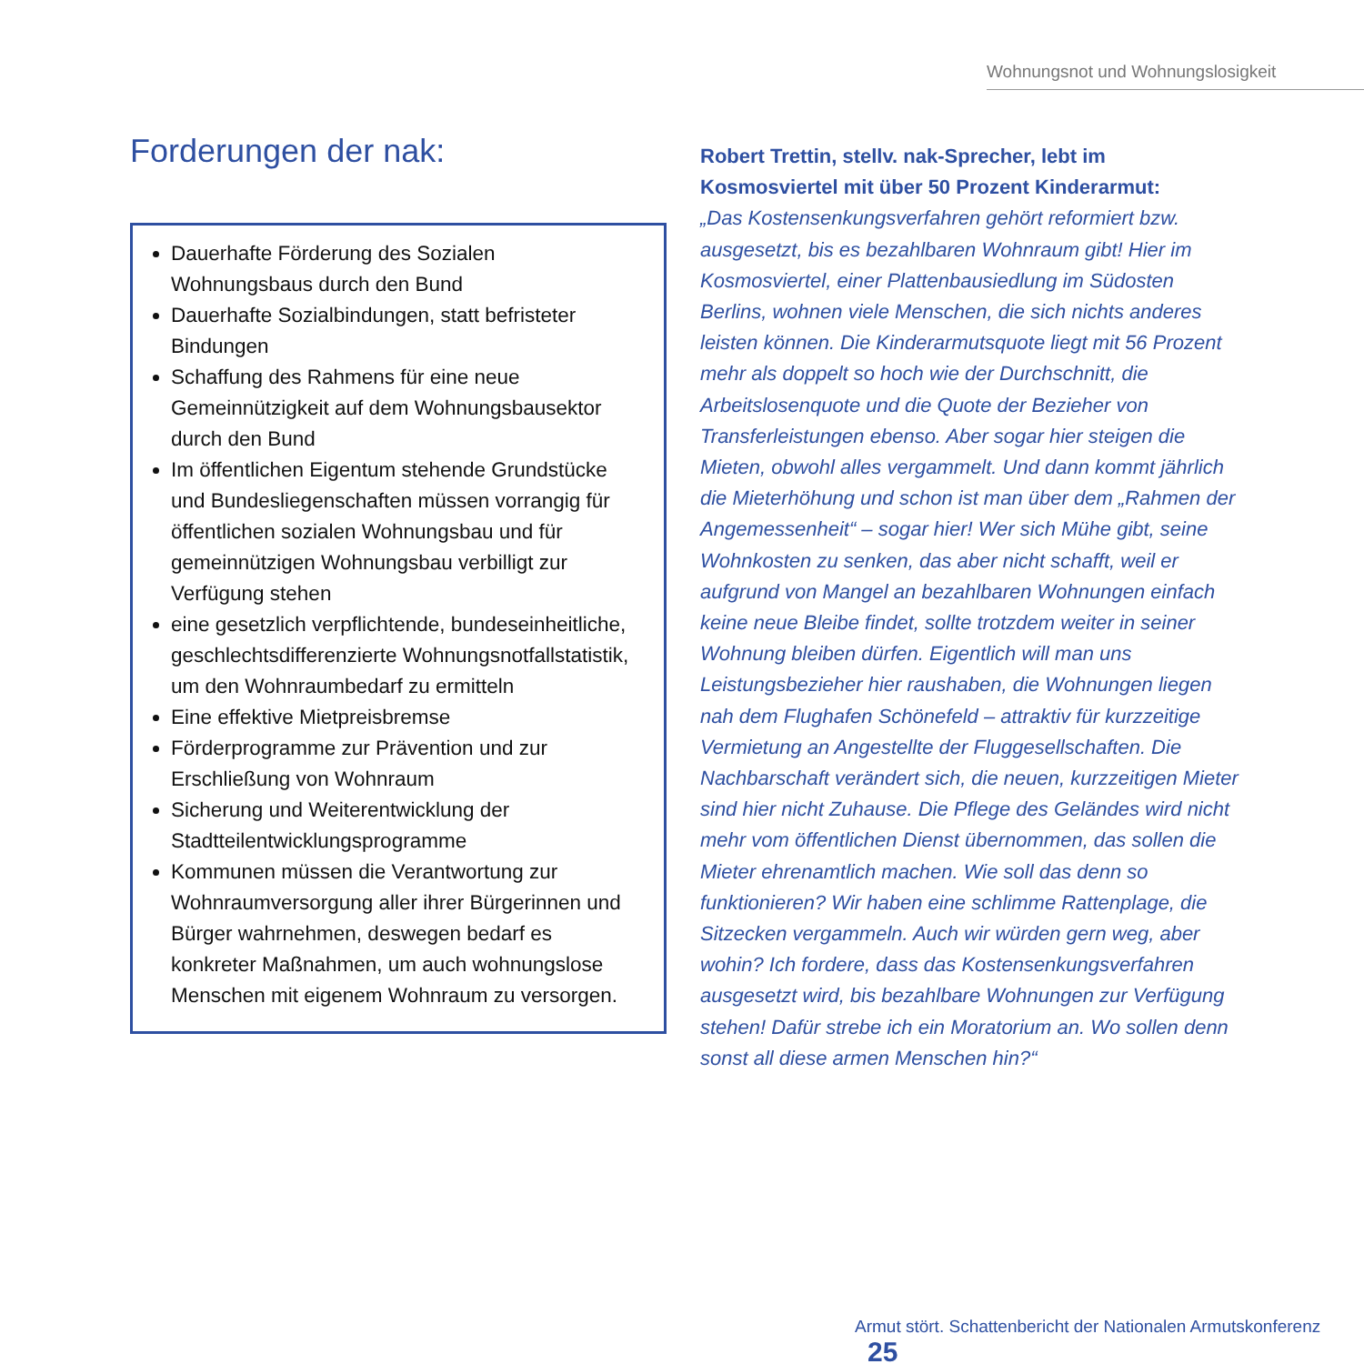Wohnungsnot und Wohnungslosigkeit
Forderungen der nak:
Dauerhafte Förderung des Sozialen Wohnungsbaus durch den Bund
Dauerhafte Sozialbindungen, statt befristeter Bindungen
Schaffung des Rahmens für eine neue Gemeinnützigkeit auf dem Wohnungsbausektor durch den Bund
Im öffentlichen Eigentum stehende Grundstücke und Bundesliegenschaften müssen vorrangig für öffentlichen sozialen Wohnungsbau und für gemeinnützigen Wohnungsbau verbilligt zur Verfügung stehen
eine gesetzlich verpflichtende, bundeseinheitliche, geschlechtsdifferenzierte Wohnungsnotfallstatistik, um den Wohnraumbedarf zu ermitteln
Eine effektive Mietpreisbremse
Förderprogramme zur Prävention und zur Erschließung von Wohnraum
Sicherung und Weiterentwicklung der Stadtteilentwicklungsprogramme
Kommunen müssen die Verantwortung zur Wohnraumversorgung aller ihrer Bürgerinnen und Bürger wahrnehmen, deswegen bedarf es konkreter Maßnahmen, um auch wohnungslose Menschen mit eigenem Wohnraum zu versorgen.
Robert Trettin, stellv. nak-Sprecher, lebt im Kosmosviertel mit über 50 Prozent Kinderarmut:
„Das Kostensenkungsverfahren gehört reformiert bzw. ausgesetzt, bis es bezahlbaren Wohnraum gibt! Hier im Kosmosviertel, einer Plattenbausiedlung im Südosten Berlins, wohnen viele Menschen, die sich nichts anderes leisten können. Die Kinderarmutsquote liegt mit 56 Prozent mehr als doppelt so hoch wie der Durchschnitt, die Arbeitslosenquote und die Quote der Bezieher von Transferleistungen ebenso. Aber sogar hier steigen die Mieten, obwohl alles vergammelt. Und dann kommt jährlich die Mieterhöhung und schon ist man über dem „Rahmen der Angemessenheit“ – sogar hier! Wer sich Mühe gibt, seine Wohnkosten zu senken, das aber nicht schafft, weil er aufgrund von Mangel an bezahlbaren Wohnungen einfach keine neue Bleibe findet, sollte trotzdem weiter in seiner Wohnung bleiben dürfen. Eigentlich will man uns Leistungsbezieher hier raushaben, die Wohnungen liegen nah dem Flughafen Schönefeld – attraktiv für kurzzeitige Vermietung an Angestellte der Fluggesellschaften. Die Nachbarschaft verändert sich, die neuen, kurzzeitigen Mieter sind hier nicht Zuhause. Die Pflege des Geländes wird nicht mehr vom öffentlichen Dienst übernommen, das sollen die Mieter ehrenamtlich machen. Wie soll das denn so funktionieren? Wir haben eine schlimme Rattenplage, die Sitzecken vergammeln. Auch wir würden gern weg, aber wohin? Ich fordere, dass das Kostensenkungsverfahren ausgesetzt wird, bis bezahlbare Wohnungen zur Verfügung stehen! Dafür strebe ich ein Moratorium an. Wo sollen denn sonst all diese armen Menschen hin?“
Armut stört. Schattenbericht der Nationalen Armutskonferenz 25